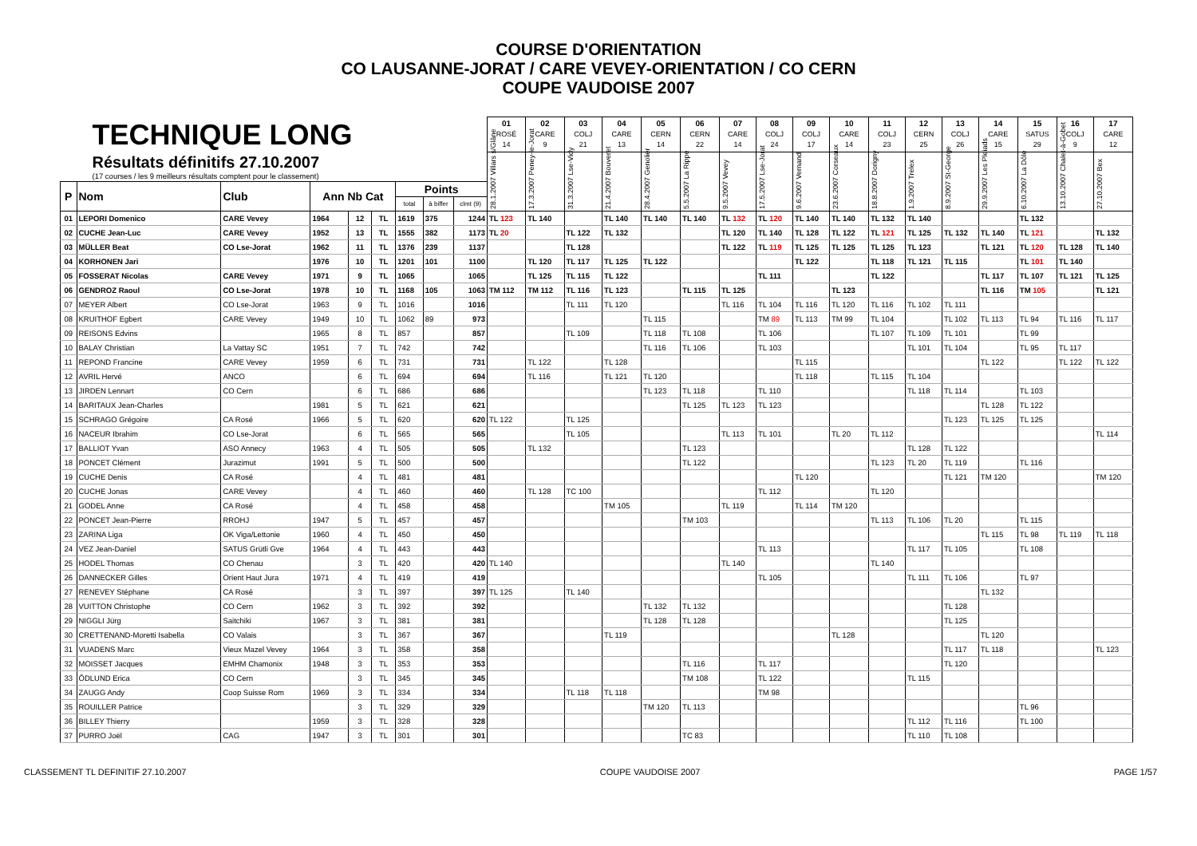COURSE D'ORIENTATION
CO LAUSANNE-JORAT / CARE VEVEY-ORIENTATION / CO CERN
COUPE VAUDOISE 2007
| TECHNIQUE LONG | | | | | | | | | 01 ROSÉ 14 | 02 CARE 9 | 03 COLJ 21 | 04 CARE 13 | 05 CERN 14 | 06 CERN 22 | 07 CARE 14 | 08 COLJ 24 | 09 COLJ 17 | 10 CARE 14 | 11 COLJ 23 | 12 CERN 25 | 13 COLJ 26 | 14 CARE 15 | 15 SATUS 29 | 16 COLJ 9 | 17 CARE 12 |
| --- | --- | --- | --- | --- | --- | --- | --- | --- | --- | --- | --- | --- | --- | --- | --- | --- | --- | --- | --- | --- | --- | --- | --- | --- | --- |
| Résultats définitifs 27.10.2007 (17 courses / les 9 meilleurs résultats comptent pour le classement) | | | | | | | | | 28.1.2007 Villars s/Glâne | 17.3.2007 Peney-le-Jorat | 31.3.2007 Lse-Vidy | 21.4.2007 Bouveret | 28.4.2007 Genolier | 5.5.2007 La Rippe | 9.5.2007 Vevey | 17.5.2007 Lse-Jorat | 9.6.2007 Vernand | 23.6.2007 Corseaux | 18.8.2007 Dorigny | 1.9.2007 Trelex | 8.9.2007 St-George | 29.9.2007 Les Pleiads | 6.10.2007 La Dôle | 13.10.2007 Chalet-à-Gobet | 27.10.2007 Bex |
| P | Nom | Club | Ann Nb Cat | | | Points | | | | | | | | | | | | | | | | | | | |
| | | | | | | total | à biffer | clmt (9) | | | | | | | | | | | | | | | | | |
| 01 | LEPORI Domenico | CARE Vevey | 1964 | 12 | TL | 1619 | 375 | 1244 | TL 123 | TL 140 | | TL 140 | TL 140 | TL 140 | TL 132 | TL 120 | TL 140 | TL 140 | TL 132 | TL 140 | | | TL 132 | | |
| 02 | CUCHE Jean-Luc | CARE Vevey | 1952 | 13 | TL | 1555 | 382 | 1173 | TL 20 | | TL 122 | TL 132 | | | TL 120 | TL 140 | TL 128 | TL 122 | TL 121 | TL 125 | TL 132 | TL 140 | TL 121 | | TL 132 |
| 03 | MÜLLER Beat | CO Lse-Jorat | 1962 | 11 | TL | 1376 | 239 | 1137 | | | TL 128 | | | | TL 122 | TL 119 | TL 125 | TL 125 | TL 125 | TL 123 | | TL 121 | TL 120 | TL 128 | TL 140 |
| 04 | KORHONEN Jari | | 1976 | 10 | TL | 1201 | 101 | 1100 | | TL 120 | TL 117 | TL 125 | TL 122 | | | | TL 122 | | TL 118 | TL 121 | TL 115 | | TL 101 | TL 140 | |
| 05 | FOSSERAT Nicolas | CARE Vevey | 1971 | 9 | TL | 1065 | | 1065 | | TL 125 | TL 115 | TL 122 | | | | TL 111 | | | TL 122 | | | TL 117 | TL 107 | TL 121 | TL 125 |
| 06 | GENDROZ Raoul | CO Lse-Jorat | 1978 | 10 | TL | 1168 | 105 | 1063 | TM 112 | TM 112 | TL 116 | TL 123 | | TL 115 | TL 125 | | | TL 123 | | | | TL 116 | TM 105 | | TL 121 |
| 07 | MEYER Albert | CO Lse-Jorat | 1963 | 9 | TL | 1016 | | 1016 | | | TL 111 | TL 120 | | | TL 116 | TL 104 | TL 116 | TL 120 | TL 116 | TL 102 | TL 111 | | | | |
| 08 | KRUITHOF Egbert | CARE Vevey | 1949 | 10 | TL | 1062 | 89 | 973 | | | | | TL 115 | | | TM 89 | TL 113 | TM 99 | TL 104 | | TL 102 | TL 113 | TL 94 | TL 116 | TL 117 |
| 09 | REISONS Edvins | | 1965 | 8 | TL | 857 | | 857 | | | TL 109 | | TL 118 | TL 108 | | TL 106 | | | TL 107 | TL 109 | TL 101 | | TL 99 | | |
| 10 | BALAY Christian | La Vattay SC | 1951 | 7 | TL | 742 | | 742 | | | | | TL 116 | TL 106 | | TL 103 | | | | TL 101 | TL 104 | | TL 95 | TL 117 | |
| 11 | REPOND Francine | CARE Vevey | 1959 | 6 | TL | 731 | | 731 | | TL 122 | | TL 128 | | | | | TL 115 | | | | | TL 122 | | TL 122 | TL 122 |
| 12 | AVRIL Hervé | ANCO | | 6 | TL | 694 | | 694 | | TL 116 | | TL 121 | TL 120 | | | | TL 118 | | TL 115 | TL 104 | | | | | |
| 13 | JIRDEN Lennart | CO Cern | | 6 | TL | 686 | | 686 | | | | | TL 123 | TL 118 | | TL 110 | | | | TL 118 | TL 114 | | TL 103 | | |
| 14 | BARITAUX Jean-Charles | | 1981 | 5 | TL | 621 | | 621 | | | | | | TL 125 | TL 123 | TL 123 | | | | | | TL 128 | TL 122 | | |
| 15 | SCHRAGO Grégoire | CA Rosé | 1966 | 5 | TL | 620 | | 620 | TL 122 | | TL 125 | | | | | | | | | | TL 123 | TL 125 | TL 125 | | |
| 16 | NACEUR Ibrahim | CO Lse-Jorat | | 6 | TL | 565 | | 565 | | | TL 105 | | | | TL 113 | TL 101 | | TL 20 | TL 112 | | | | | | TL 114 |
| 17 | BALLIOT Yvan | ASO Annecy | 1963 | 4 | TL | 505 | | 505 | | TL 132 | | | | TL 123 | | | | | | TL 128 | TL 122 | | | | |
| 18 | PONCET Clément | Jurazimut | 1991 | 5 | TL | 500 | | 500 | | | | | | TL 122 | | | | | TL 123 | TL 20 | TL 119 | | TL 116 | | |
| 19 | CUCHE Denis | CA Rosé | | 4 | TL | 481 | | 481 | | | | | | | | | TL 120 | | | | TL 121 | TM 120 | | | TM 120 |
| 20 | CUCHE Jonas | CARE Vevey | | 4 | TL | 460 | | 460 | | TL 128 | TC 100 | | | | | TL 112 | | | TL 120 | | | | | | |
| 21 | GODEL Anne | CA Rosé | | 4 | TL | 458 | | 458 | | | | TM 105 | | | TL 119 | | TL 114 | TM 120 | | | | | | | |
| 22 | PONCET Jean-Pierre | RROHJ | 1947 | 5 | TL | 457 | | 457 | | | | | | TM 103 | | | | | TL 113 | TL 106 | TL 20 | | TL 115 | | |
| 23 | ZARINA Liga | OK Viga/Lettonie | 1960 | 4 | TL | 450 | | 450 | | | | | | | | | | | | | | TL 115 | TL 98 | TL 119 | TL 118 |
| 24 | VEZ Jean-Daniel | SATUS Grütli Gve | 1964 | 4 | TL | 443 | | 443 | | | | | | | | TL 113 | | | | TL 117 | TL 105 | | TL 108 | | |
| 25 | HODEL Thomas | CO Chenau | | 3 | TL | 420 | | 420 | TL 140 | | | | | | TL 140 | | | | TL 140 | | | | | | |
| 26 | DANNECKER Gilles | Orient Haut Jura | 1971 | 4 | TL | 419 | | 419 | | | | | | | | TL 105 | | | | TL 111 | TL 106 | | TL 97 | | |
| 27 | RENEVEY Stéphane | CA Rosé | | 3 | TL | 397 | | 397 | TL 125 | | TL 140 | | | | | | | | | | | TL 132 | | | |
| 28 | VUITTON Christophe | CO Cern | 1962 | 3 | TL | 392 | | 392 | | | | | TL 132 | TL 132 | | | | | | | TL 128 | | | | |
| 29 | NIGGLI Jürg | Saitchiki | 1967 | 3 | TL | 381 | | 381 | | | | | TL 128 | TL 128 | | | | | | | TL 125 | | | | |
| 30 | CRETTENAND-Moretti Isabella | CO Valais | | 3 | TL | 367 | | 367 | | | | TL 119 | | | | | | TL 128 | | | | TL 120 | | | |
| 31 | VUADENS Marc | Vieux Mazel Vevey | 1964 | 3 | TL | 358 | | 358 | | | | | | | | | | | | | TL 117 | TL 118 | | | TL 123 |
| 32 | MOISSET Jacques | EMHM Chamonix | 1948 | 3 | TL | 353 | | 353 | | | | | | TL 116 | | TL 117 | | | | | TL 120 | | | | |
| 33 | ÖDLUND Erica | CO Cern | | 3 | TL | 345 | | 345 | | | | | | TM 108 | | TL 122 | | | | TL 115 | | | | | |
| 34 | ZAUGG Andy | Coop Suisse Rom | 1969 | 3 | TL | 334 | | 334 | | | TL 118 | TL 118 | | | | TM 98 | | | | | | | | | |
| 35 | ROUILLER Patrice | | | 3 | TL | 329 | | 329 | | | | | TM 120 | TL 113 | | | | | | | | | TL 96 | | |
| 36 | BILLEY Thierry | | 1959 | 3 | TL | 328 | | 328 | | | | | | | | | | | | TL 112 | TL 116 | | TL 100 | | |
| 37 | PURRO Joël | CAG | 1947 | 3 | TL | 301 | | 301 | | | | | | TC 83 | | | | | | TL 110 | TL 108 | | | | |
CLASSEMENT TL DEFINITIF 27.10.2007 COUPE VAUDOISE 2007 PAGE 1/57